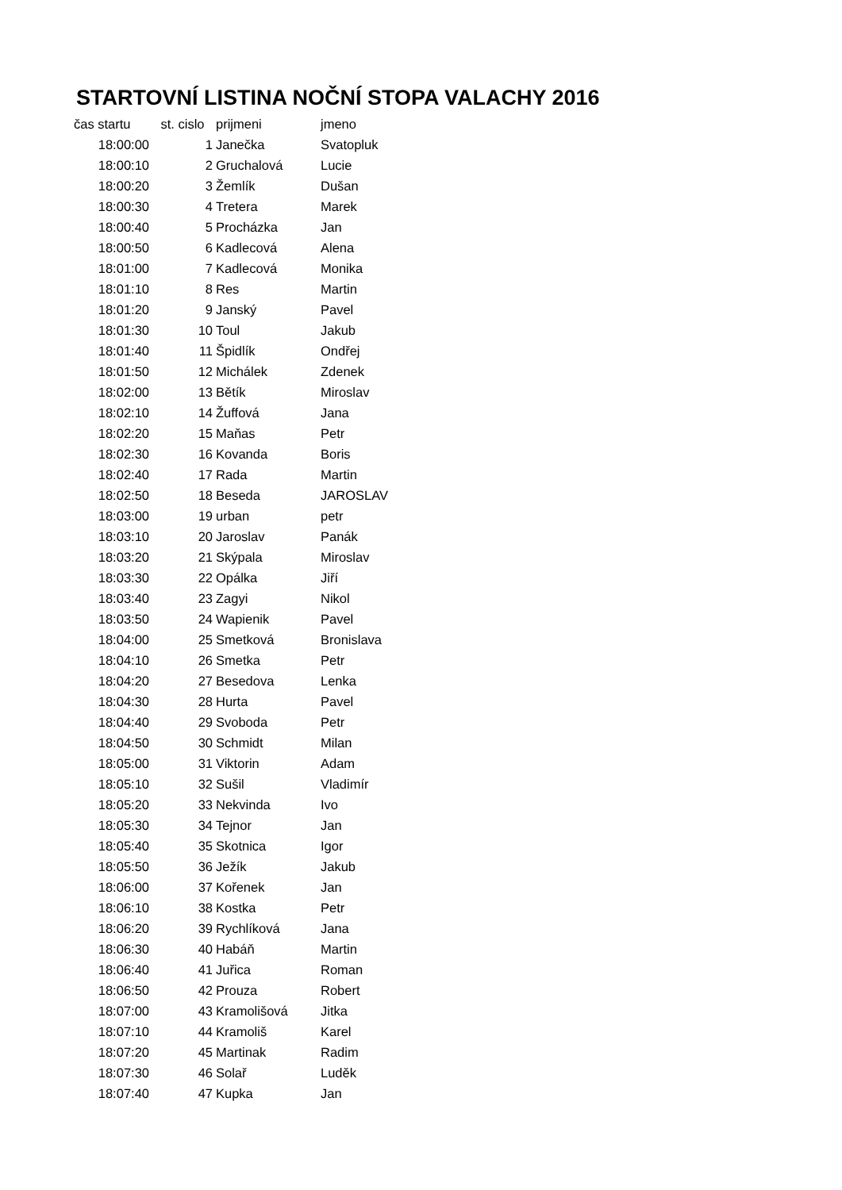STARTOVNÍ LISTINA NOČNÍ STOPA VALACHY 2016
| čas startu | st. cislo | prijmeni | jmeno |
| --- | --- | --- | --- |
| 18:00:00 | 1 | Janečka | Svatopluk |
| 18:00:10 | 2 | Gruchalová | Lucie |
| 18:00:20 | 3 | Žemlík | Dušan |
| 18:00:30 | 4 | Tretera | Marek |
| 18:00:40 | 5 | Procházka | Jan |
| 18:00:50 | 6 | Kadlecová | Alena |
| 18:01:00 | 7 | Kadlecová | Monika |
| 18:01:10 | 8 | Res | Martin |
| 18:01:20 | 9 | Janský | Pavel |
| 18:01:30 | 10 | Toul | Jakub |
| 18:01:40 | 11 | Špidlík | Ondřej |
| 18:01:50 | 12 | Michálek | Zdenek |
| 18:02:00 | 13 | Bětík | Miroslav |
| 18:02:10 | 14 | Žuffová | Jana |
| 18:02:20 | 15 | Maňas | Petr |
| 18:02:30 | 16 | Kovanda | Boris |
| 18:02:40 | 17 | Rada | Martin |
| 18:02:50 | 18 | Beseda | JAROSLAV |
| 18:03:00 | 19 | urban | petr |
| 18:03:10 | 20 | Jaroslav | Panák |
| 18:03:20 | 21 | Skýpala | Miroslav |
| 18:03:30 | 22 | Opálka | Jiří |
| 18:03:40 | 23 | Zagyi | Nikol |
| 18:03:50 | 24 | Wapienik | Pavel |
| 18:04:00 | 25 | Smetková | Bronislava |
| 18:04:10 | 26 | Smetka | Petr |
| 18:04:20 | 27 | Besedova | Lenka |
| 18:04:30 | 28 | Hurta | Pavel |
| 18:04:40 | 29 | Svoboda | Petr |
| 18:04:50 | 30 | Schmidt | Milan |
| 18:05:00 | 31 | Viktorin | Adam |
| 18:05:10 | 32 | Sušil | Vladimír |
| 18:05:20 | 33 | Nekvinda | Ivo |
| 18:05:30 | 34 | Tejnor | Jan |
| 18:05:40 | 35 | Skotnica | Igor |
| 18:05:50 | 36 | Ježík | Jakub |
| 18:06:00 | 37 | Kořenek | Jan |
| 18:06:10 | 38 | Kostka | Petr |
| 18:06:20 | 39 | Rychlíková | Jana |
| 18:06:30 | 40 | Habáň | Martin |
| 18:06:40 | 41 | Juřica | Roman |
| 18:06:50 | 42 | Prouza | Robert |
| 18:07:00 | 43 | Kramolišová | Jitka |
| 18:07:10 | 44 | Kramoliš | Karel |
| 18:07:20 | 45 | Martinak | Radim |
| 18:07:30 | 46 | Solař | Luděk |
| 18:07:40 | 47 | Kupka | Jan |